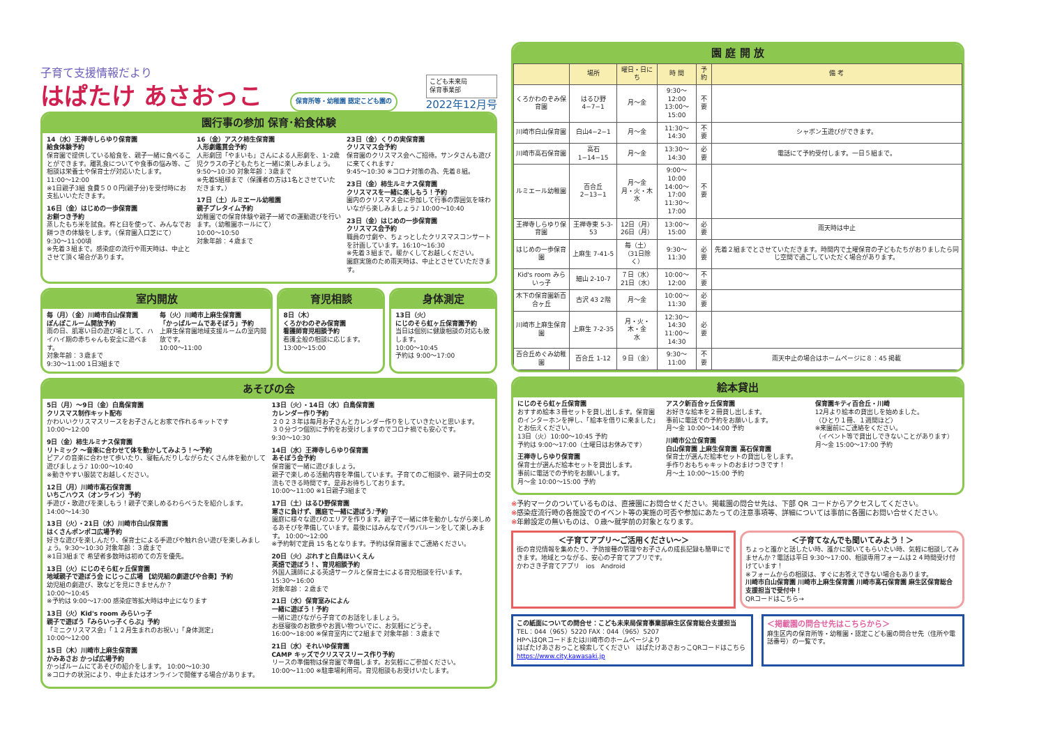子育て支援情報だより
はぱたけ あさおっこ
保育所等・幼稚園 認定こども園の
こども未来局
保育事業部
2022年12月号
園行事の参加 保育･給食体験
14（水）王禅寺しらゆり保育園
給食体験予約
保育園で提供している給食を、親子一緒に食べることができます。離乳食についてや食事の悩み等、ご相談は栄養士や保育士が対応いたします。
11:00～12:00
※1日親子3組 食費５００円(親子分)を受付時にお支払いいただきます。
16日（金）はじめの一歩保育園
お餅つき予約
蒸したもち米を試食。杵と臼を使って、みんなでお餅つきの体験をします。（保育園入口芝にて）
9:30～11:00頃
※先着３組まで。感染症の流行や雨天時は、中止とさせて頂く場合があります。
16（金）アスク柿生保育園
人形劇鑑賞会予約
人形劇団「やまいも」さんによる人形劇を、1･2歳児クラスの子どもたちと一緒に楽しみましょう。
9:50～10:30 対象年齢：3歳まで
※先着5組様まで（保護者の方は1名とさせていただきます。）
17日（土）ルミエール幼稚園
親子プレタイム予約
幼稚園での保育体験や親子一緒での運動遊びを行います。（幼稚園ホールにて）
10:00～10:50
対象年齢：４歳まで
23日（金）くりの実保育園
クリスマス会予約
保育園のクリスマス会へご招待。サンタさんも遊びに来てくれます♪
9:45～10:30 ※コロナ対策の為、先着８組。
23日（金）柿生ルミナス保育園
クリスマスを一緒に楽しもう！予約
園内のクリスマス会に参加して行事の雰囲気を味わいながら楽しみましょう♪ 10:00～10:40
23日（金）はじめの一歩保育園
クリスマス会予約
職員の寸劇や、ちょっとしたクリスマスコンサートを計画しています。16:10～16:30
※先着３組まで。暖かくしてお越しください。
園庭実施のため雨天時は、中止とさせていただきます。
室内開放
毎（月）（金）川崎市白山保育園
ぽんぽこルーム開放予約
雨の日、肌寒い日の遊び場として、ハイハイ期の赤ちゃんも安全に遊べます。
対象年齢：３歳まで
9:30～11:00 1日3組まで
毎（火）川崎市上麻生保育園
「かっぱルームであそぼう」予約
上麻生保育園地域支援ルームの室内開放です。
10:00～11:00
育児相談
8日（木）
くろかわのぞみ保育園
看護師育児相談予約
看護全般の相談に応じます。
13:00～15:00
身体測定
13日（火）
にじのそら虹ヶ丘保育園予約
当日は個別に健康相談の対応も致します。
10:00～10:45
予約は 9:00～17:00
あそびの会
5日（月）～9日（金）白鳥保育園
クリスマス制作キット配布
かわいいクリスマスリースをお子さんとお家で作れるキットです
10:00～12:00
9日（金）柿生ルミナス保育園
リトミック ～音楽に合わせて体を動かしてみよう！～予約
ピアノの音楽に合わせて歩いたり、寝転んだりしながらたくさん体を動かして遊びましょう♪ 10:00～10:40
※動きやすい服装でお越しください。
12日（月）川崎市高石保育園
いちごハウス（オンライン）予約
手遊び・歌遊びを楽しもう！親子で楽しめるわらべうたを紹介します。
14:00～14:30
13日（火）・21日（水）川崎市白山保育園
はくさんポンポコ広場予約
好きな遊びを楽しんだり、保育士による手遊びや触れ合い遊びを楽しみましょう。9:30～10:30 対象年齢：３歳まで
※1日3組まで 希望者多数時は初めての方を優先。
13日（火）にじのそら虹ヶ丘保育園
地域親子で遊ぼう会 にじっこ広場 【幼児組の劇遊びや合奏】予約
幼児組の劇遊び、歌などを見にきませんか？
10:00～10:45
※予約は 9:00～17:00 感染症等拡大時は中止になります
13日（火）Kid's room みらいっ子
親子で遊ぼう『みらいっ子くらぶ』予約
「ミニクリスマス会」「１２月生まれのお祝い」「身体測定」
10:00～12:00
15日（木）川崎市上麻生保育園
かみあさお かっぱ広場予約
かっぱルームにてあそびの紹介をします。 10:00～10:30
※コロナの状況により、中止またはオンラインで開催する場合があります。
13日（火）・14日（水）白鳥保育園
カレンダー作り予約
２０２３年は毎月お子さんとカレンダー作りをしていきたいと思います。
３０分づつ個別に予約をお受けしますのでコロナ禍でも安心です。
9:30～10:30
14日（水）王禅寺しらゆり保育園
あそぼう会予約
保育園で一緒に遊びましょう。
親子で楽しめる活動内容を準備しています。子育てのご相談や、親子同士の交流もできる時間です。是非お待ちしております。
10:00～11:00 ※1日親子3組まで
17日（土）はるひ野保育園
寒さに負けず、園庭で一緒に遊ぼう♪予約
園庭に様々な遊びのエリアを作ります。親子で一緒に体を動かしながら楽しめるあそびを準備しています。最後にはみんなでパラバルーンをして楽しみます。 10:00～12:00
※予約制で定員 15 名となります。予約は保育園までご連絡ください。
20日（火）ぷれすと白鳥ほいくえん
英語で遊ぼう！、育児相談予約
外国人講師による英語サークルと保育士による育児相談を行います。
15:30～16:00
対象年齢：２歳まで
21日（水）保育室みによん
一緒に遊ぼう！予約
一緒に遊びながら子育てのお話をしましょう。
お昼寝後のお散歩やお買い物ついでに、お気軽にどうぞ。
16:00～18:00 ※保育室内にて2組まで 対象年齢：３歳まで
21日（水）それいゆ保育園
CAMP キッズでクリスマスリース作り予約
リースの準備物は保育園で準備します。お気軽にご参加ください。
10:00～11:00 ※駐車場利用可。育児相談もお受けいたします。
園 庭 開 放
| | 場所 | 曜日・日にち | 時 間 | 予約 | 備 考 |
| --- | --- | --- | --- | --- | --- |
| くろかわのぞみ保育園 | はるひ野 4−7−1 | 月～金 | 9:30～12:00 13:00～15:00 | 不要 | |
| 川崎市白山保育園 | 白山4−2−1 | 月～金 | 11:30～14:30 | 不要 | シャボン玉遊びができます。 |
| 川崎市高石保育園 | 高石1−14−15 | 月～金 | 13:30～14:30 | 必要 | 電話にて予約受付します。一日５組まで。 |
| ルミエール幼稚園 | 百合丘2−13−1 | 月～金 月・火・木 水 | 9:00～10:00 14:00～17:00 11:30～17:00 | 不要 | |
| 王禅寺しらゆり保育園 | 王禅寺東 5-3-53 | 12日（月） 26日（月） | 13:00～15:00 | 必要 | 雨天時は中止 |
| はじめの一歩保育園 | 上麻生 7-41-5 | 毎（土） （31日除く） | 9:30～11:30 | 必要 | 先着２組までとさせていただきます。時間内で土曜保育の子どもたちがおりましたら同じ空間で過ごしていただく場合があります。 |
| Kid's room みらいっ子 | 細山 2-10-7 | ７日（水） 21日（水） | 10:00～12:00 | 不要 | |
| 木下の保育園新百合ヶ丘 | 古沢 43 2階 | 月～金 | 10:00～11:30 | 必要 | |
| 川崎市上麻生保育園 | 上麻生 7-2-35 | 月・火・木・金 水 | 12:30～14:30 11:00～14:30 | 必要 | |
| 百合丘めぐみ幼稚園 | 百合丘 1-12 | ９日（金） | 9:30～11:00 | 不要 | 雨天中止の場合はホームページに８：45 掲載 |
絵本貸出
にじのそら虹ヶ丘保育園
おすすめ絵本３冊セットを貸し出します。保育園のインターホンを押し、「絵本を借りに来ました」とお伝えください。
13日（火）10:00～10:45 予約
予約は 9:00～17:00（土曜日はお休みです）
王禅寺しらゆり保育園
保育士が選んだ絵本セットを貸出します。
事前に電話での予約をお願いします。
月～金 10:00～15:00 予約
アスク新百合ヶ丘保育園
お好きな絵本を２冊貸し出します。
事前に電話での予約をお願いします。
月～金 10:00～14:00 予約
川崎市公立保育園
白山保育園 上麻生保育園 高石保育園
保育士が選んだ絵本セットの貸出しをします。
手作りおもちゃキットのおまけつきです！
月～土 10:00～15:00 予約
保育園キティ百合丘・川崎
12月より絵本の貸出しを始めました。
（ひとり１冊、１週間ほど）
※来園前にご連絡をください。
（イベント等で貸出しできないことがあります）
月～金 15:00～17:00 予約
※予約マークのついているものは、直接園にお問合せください。掲載園の問合せ先は、下部 QR コードからアクセスしてください。
※感染症流行時の各施設でのイベント等の実施の可否や参加にあたっての注意事項等、詳細については事前に各園にお問い合せください。
※年齢設定の無いものは、０歳～就学前の対象となります。
＜子育てアプリ～ご活用ください～＞
街の育児情報を集めたり、予防接種の管理やお子さんの成長記録も簡単にできます。地域とつながる、安心の子育てアプリです。
かわさき子育てアプリ　ios　Android
＜子育てなんでも聞いてみよう！＞
ちょっと誰かと話したい時、誰かに聞いてもらいたい時、気軽に相談してみませんか？電話は平日 9:30～17:00、相談専用フォームは２４時間受け付けています！
※フォームからの相談は、すぐにお答えできない場合もあります。
川崎市白山保育園 川崎市上麻生保育園 川崎市高石保育園 麻生区保育総合支援担当で受付中！
QRコードはこちら→
この紙面についての問合せ：こども未来局保育事業部麻生区保育総合支援担当
TEL：044（965）5220 FAX：044（965）5207
HPへはQRコードまたは川崎市のホームページより
はぱたけあさおっこと検索してください　はぱたけあさおっこQRコードはこちら
https://www.city.kawasaki.jp
＜掲載園の問合せ先はこちらから＞
麻生区内の保育所等・幼稚園・認定こども園の問合せ先（住所や電話番号）の一覧です。